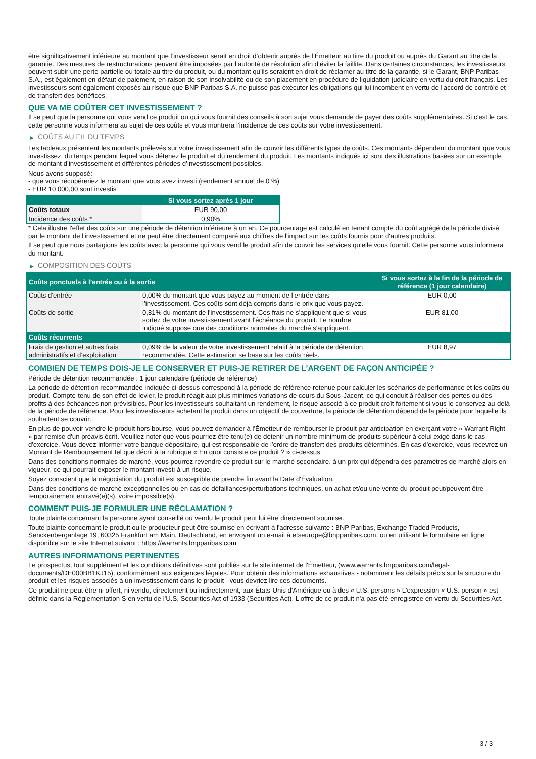être significativement inférieure au montant que l’investisseur serait en droit d’obtenir auprès de l’Émetteur au titre du produit ou auprès du Garant au titre de la garantie. Des mesures de restructurations peuvent être imposées par l’autorité de résolution afin d’éviter la faillite. Dans certaines circonstances, les investisseurs peuvent subir une perte partielle ou totale au titre du produit, ou du montant qu’ils seraient en droit de réclamer au titre de la garantie, si le Garant, BNP Paribas S.A., est également en défaut de paiement, en raison de son insolvabilité ou de son placement en procédure de liquidation judiciaire en vertu du droit français. Les investisseurs sont également exposés au risque que BNP Paribas S.A. ne puisse pas exécuter les obligations qui lui incombent en vertu de l'accord de contrôle et de transfert des bénéfices.
QUE VA ME COÛTER CET INVESTISSEMENT ?
Il se peut que la personne qui vous vend ce produit ou qui vous fournit des conseils à son sujet vous demande de payer des coûts supplémentaires. Si c’est le cas, cette personne vous informera au sujet de ces coûts et vous montrera l’incidence de ces coûts sur votre investissement.
▶ COÛTS AU FIL DU TEMPS
Les tableaux présentent les montants prélevés sur votre investissement afin de couvrir les différents types de coûts. Ces montants dépendent du montant que vous investissez, du temps pendant lequel vous détenez le produit et du rendement du produit. Les montants indiqués ici sont des illustrations basées sur un exemple de montant d’investissement et différentes périodes d’investissement possibles.
Nous avons supposé:
- que vous récupéreriez le montant que vous avez investi (rendement annuel de 0 %)
- EUR 10 000,00 sont investis
| | Si vous sortez après 1 jour |
| --- | --- |
| Coûts totaux | EUR 90,00 |
| Incidence des coûts * | 0,90% |
* Cela illustre l'effet des coûts sur une période de détention inférieure à un an. Ce pourcentage est calculé en tenant compte du coût agrégé de la période divisé par le montant de l'investissement et ne peut être directement comparé aux chiffres de l'impact sur les coûts fournis pour d'autres produits.
Il se peut que nous partagions les coûts avec la personne qui vous vend le produit afin de couvrir les services qu’elle vous fournit. Cette personne vous informera du montant.
▶ COMPOSITION DES COÛTS
| Coûts ponctuels à l’entrée ou à la sortie | | Si vous sortez à la fin de la période de référence (1 jour calendaire) |
| --- | --- | --- |
| Coûts d'entrée | 0,00% du montant que vous payez au moment de l’entrée dans l’investissement. Ces coûts sont déjà compris dans le prix que vous payez. | EUR 0,00 |
| Coûts de sortie | 0,81% du montant de l'investissement. Ces frais ne s'appliquent que si vous sortez de votre investissement avant l'échéance du produit. Le nombre indiqué suppose que des conditions normales du marché s'appliquent. | EUR 81,00 |
| Coûts récurrents | | |
| Frais de gestion et autres frais administratifs et d’exploitation | 0,09% de la valeur de votre investissement relatif à la période de détention recommandée. Cette estimation se base sur les coûts réels. | EUR 8,97 |
COMBIEN DE TEMPS DOIS-JE LE CONSERVER ET PUIS-JE RETIRER DE L’ARGENT DE FAÇON ANTICIPÉE ?
Période de détention recommandée : 1 jour calendaire (période de référence)
La période de détention recommandée indiquée ci-dessus correspond à la période de référence retenue pour calculer les scénarios de performance et les coûts du produit. Compte-tenu de son effet de levier, le produit réagit aux plus minimes variations de cours du Sous-Jacent, ce qui conduit à réaliser des pertes ou des profits à des échéances non prévisibles. Pour les investisseurs souhaitant un rendement, le risque associé à ce produit croît fortement si vous le conservez au-delà de la période de référence. Pour les investisseurs achetant le produit dans un objectif de couverture, la période de détention dépend de la période pour laquelle ils souhaitent se couvrir.
En plus de pouvoir vendre le produit hors bourse, vous pouvez demander à l'Émetteur de rembourser le produit par anticipation en exerçant votre « Warrant Right » par remise d'un préavis écrit. Veuillez noter que vous pourriez être tenu(e) de détenir un nombre minimum de produits supérieur à celui exigé dans le cas d'exercice. Vous devez informer votre banque dépositaire, qui est responsable de l'ordre de transfert des produits déterminés. En cas d'exercice, vous recevrez un Montant de Remboursement tel que décrit à la rubrique « En quoi consiste ce produit ? » ci-dessus.
Dans des conditions normales de marché, vous pourrez revendre ce produit sur le marché secondaire, à un prix qui dépendra des paramètres de marché alors en vigueur, ce qui pourrait exposer le montant investi à un risque.
Soyez conscient que la négociation du produit est susceptible de prendre fin avant la Date d'Évaluation.
Dans des conditions de marché exceptionnelles ou en cas de défaillances/perturbations techniques, un achat et/ou une vente du produit peut/peuvent être temporairement entravé(e)(s), voire impossible(s).
COMMENT PUIS-JE FORMULER UNE RÉCLAMATION ?
Toute plainte concernant la personne ayant conseillé ou vendu le produit peut lui être directement soumise.
Toute plainte concernant le produit ou le producteur peut être soumise en écrivant à l'adresse suivante : BNP Paribas, Exchange Traded Products, Senckenberganlage 19, 60325 Frankfurt am Main, Deutschland, en envoyant un e-mail à etseurope@bnpparibas.com, ou en utilisant le formulaire en ligne disponible sur le site Internet suivant : https://warrants.bnpparibas.com
AUTRES INFORMATIONS PERTINENTES
Le prospectus, tout supplément et les conditions définitives sont publiés sur le site internet de l'Émetteur, (www.warrants.bnpparibas.com/legal-documents/DE000BB1KJ15), conformément aux exigences légales. Pour obtenir des informations exhaustives - notamment les détails précis sur la structure du produit et les risques associés à un investissement dans le produit - vous devriez lire ces documents.
Ce produit ne peut être ni offert, ni vendu, directement ou indirectement, aux États-Unis d'Amérique ou à des « U.S. persons » L'expression « U.S. person » est définie dans la Réglementation S en vertu de l'U.S. Securities Act of 1933 (Securities Act). L'offre de ce produit n'a pas été enregistrée en vertu du Securities Act.
3 / 3